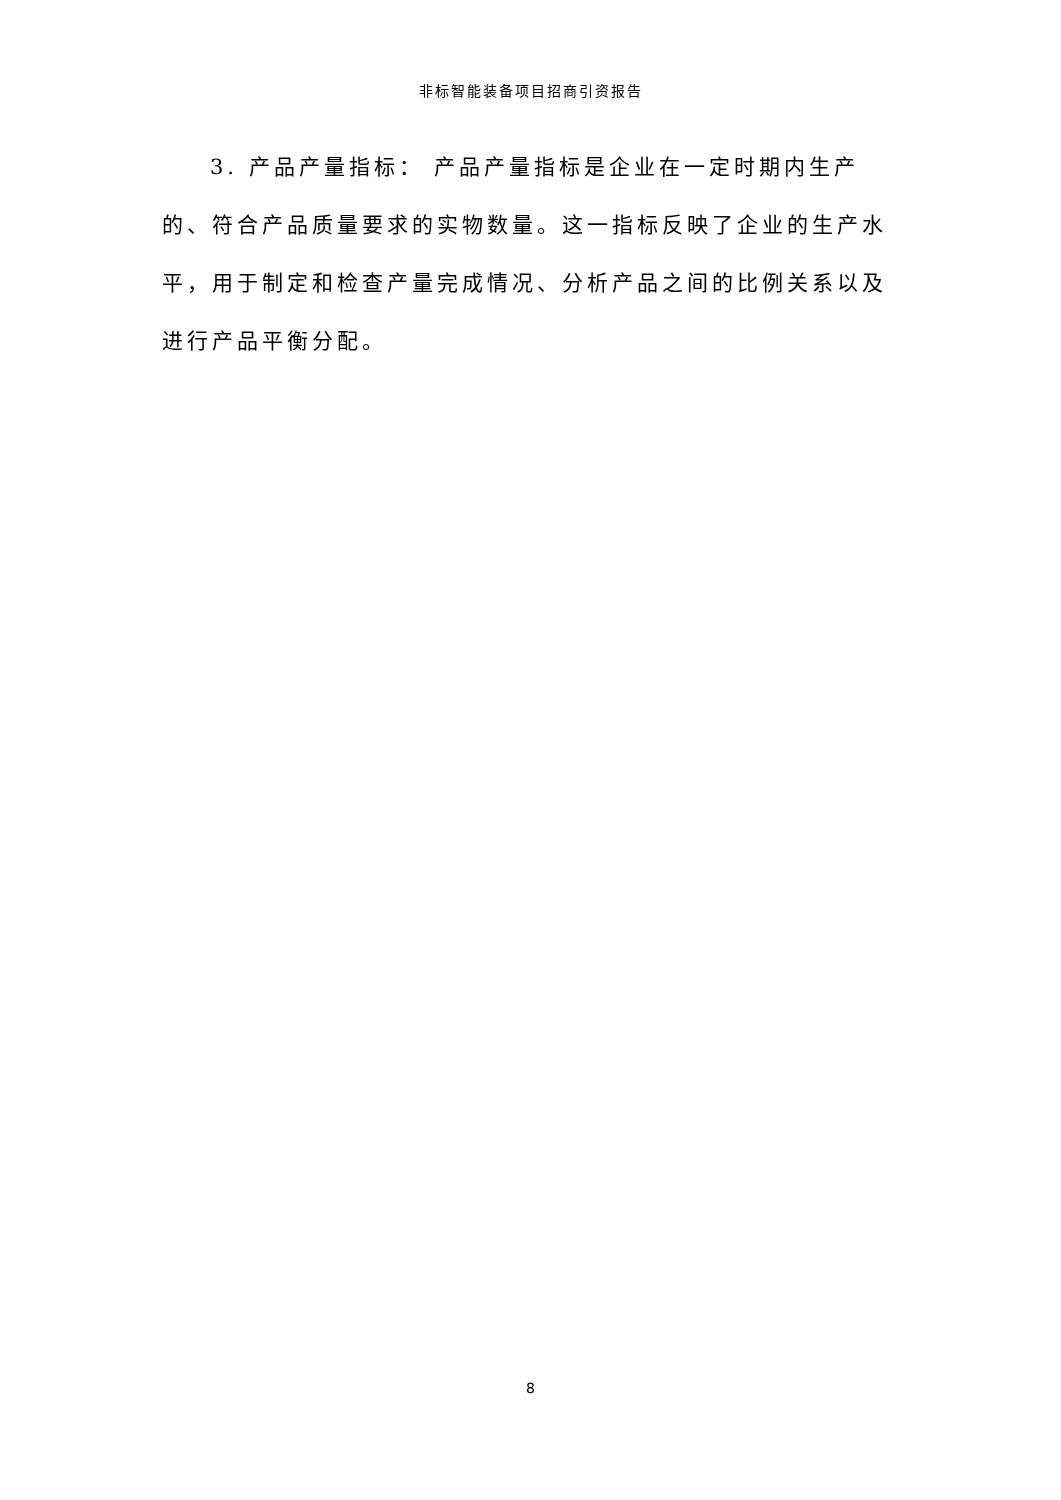非标智能装备项目招商引资报告
3. 产品产量指标： 产品产量指标是企业在一定时期内生产的、符合产品质量要求的实物数量。这一指标反映了企业的生产水平，用于制定和检查产量完成情况、分析产品之间的比例关系以及进行产品平衡分配。
8